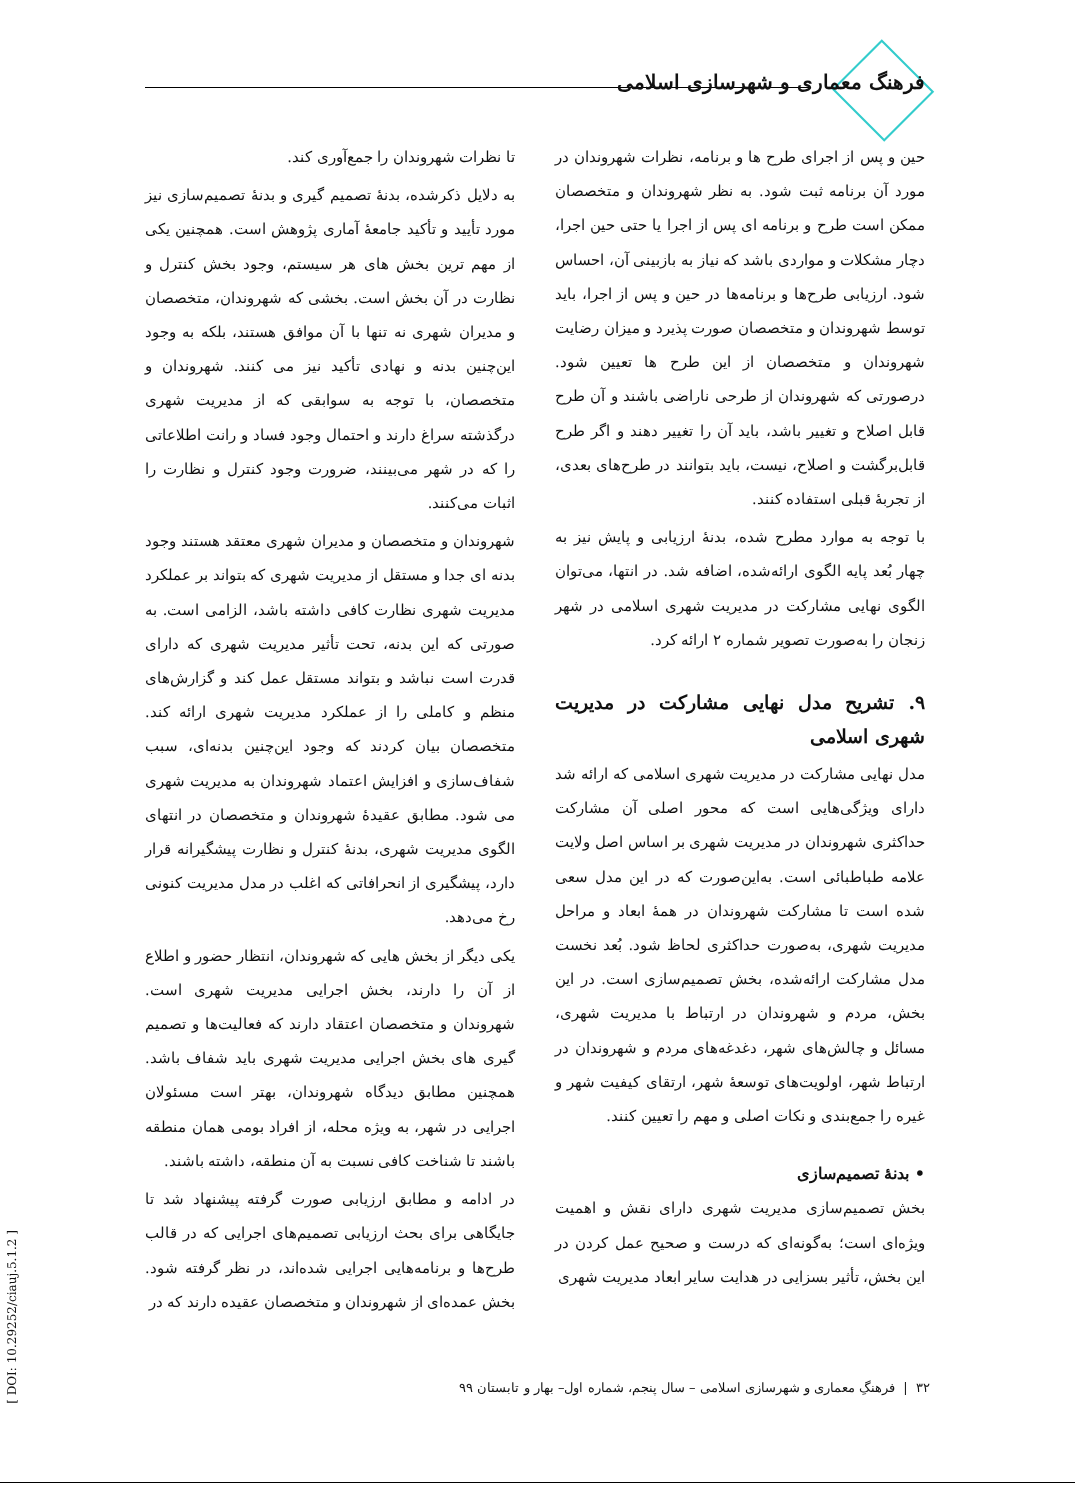فرهنگ معماری و شهرسازی اسلامی
تا نظرات شهروندان را جمع‌آوری کند.
به دلایل ذکرشده، بدنهٔ تصمیم گیری و بدنهٔ تصمیم‌سازی نیز مورد تأیید و تأکید جامعهٔ آماری پژوهش است. همچنین یکی از مهم ترین بخش های هر سیستم، وجود بخش کنترل و نظارت در آن بخش است. بخشی که شهروندان، متخصصان و مدیران شهری نه تنها با آن موافق هستند، بلکه به وجود این‌چنین بدنه و نهادی تأکید نیز می کنند. شهروندان و متخصصان، با توجه به سوابقی که از مدیریت شهری درگذشته سراغ دارند و احتمال وجود فساد و رانت اطلاعاتی را که در شهر می‌بینند، ضرورت وجود کنترل و نظارت را اثبات می‌کنند.
شهروندان و متخصصان و مدیران شهری معتقد هستند وجود بدنه ای جدا و مستقل از مدیریت شهری که بتواند بر عملکرد مدیریت شهری نظارت کافی داشته باشد، الزامی است. به صورتی که این بدنه، تحت تأثیر مدیریت شهری که دارای قدرت است نباشد و بتواند مستقل عمل کند و گزارش‌های منظم و کاملی را از عملکرد مدیریت شهری ارائه کند. متخصصان بیان کردند که وجود این‌چنین بدنه‌ای، سبب شفاف‌سازی و افزایش اعتماد شهروندان به مدیریت شهری می شود. مطابق عقیدهٔ شهروندان و متخصصان در انتهای الگوی مدیریت شهری، بدنهٔ کنترل و نظارت پیشگیرانه قرار دارد، پیشگیری از انحرافاتی که اغلب در مدل مدیریت کنونی رخ می‌دهد.
یکی دیگر از بخش هایی که شهروندان، انتظار حضور و اطلاع از آن را دارند، بخش اجرایی مدیریت شهری است. شهروندان و متخصصان اعتقاد دارند که فعالیت‌ها و تصمیم گیری های بخش اجرایی مدیریت شهری باید شفاف باشد. همچنین مطابق دیدگاه شهروندان، بهتر است مسئولان اجرایی در شهر، به ویژه محله، از افراد بومی همان منطقه باشند تا شناخت کافی نسبت به آن منطقه، داشته باشند.
در ادامه و مطابق ارزیابی صورت گرفته پیشنهاد شد تا جایگاهی برای بحث ارزیابی تصمیم‌های اجرایی که در قالب طرح‌ها و برنامه‌هایی اجرایی شده‌اند، در نظر گرفته شود. بخش عمده‌ای از شهروندان و متخصصان عقیده دارند که در
حین و پس از اجرای طرح ها و برنامه، نظرات شهروندان در مورد آن برنامه ثبت شود. به نظر شهروندان و متخصصان ممکن است طرح و برنامه ای پس از اجرا یا حتی حین اجرا، دچار مشکلات و مواردی باشد که نیاز به بازبینی آن، احساس شود. ارزیابی طرح‌ها و برنامه‌ها در حین و پس از اجرا، باید توسط شهروندان و متخصصان صورت پذیرد و میزان رضایت شهروندان و متخصصان از این طرح ها تعیین شود. درصورتی که شهروندان از طرحی ناراضی باشند و آن طرح قابل اصلاح و تغییر باشد، باید آن را تغییر دهند و اگر طرح قابل‌برگشت و اصلاح، نیست، باید بتوانند در طرح‌های بعدی، از تجربهٔ قبلی استفاده کنند.
با توجه به موارد مطرح شده، بدنهٔ ارزیابی و پایش نیز به چهار بُعد پایه الگوی ارائه‌شده، اضافه شد. در انتها، می‌توان الگوی نهایی مشارکت در مدیریت شهری اسلامی در شهر زنجان را به‌صورت تصویر شماره ۲ ارائه کرد.
۹. تشریح مدل نهایی مشارکت در مدیریت شهری اسلامی
مدل نهایی مشارکت در مدیریت شهری اسلامی که ارائه شد دارای ویژگی‌هایی است که محور اصلی آن مشارکت حداکثری شهروندان در مدیریت شهری بر اساس اصل ولایت علامه طباطبائی است. به‌این‌صورت که در این مدل سعی شده است تا مشارکت شهروندان در همهٔ ابعاد و مراحل مدیریت شهری، به‌صورت حداکثری لحاظ شود. بُعد نخست مدل مشارکت ارائه‌شده، بخش تصمیم‌سازی است. در این بخش، مردم و شهروندان در ارتباط با مدیریت شهری، مسائل و چالش‌های شهر، دغدغه‌های مردم و شهروندان در ارتباط شهر، اولویت‌های توسعهٔ شهر، ارتقای کیفیت شهر و غیره را جمع‌بندی و نکات اصلی و مهم را تعیین کنند.
• بدنهٔ تصمیم‌سازی
بخش تصمیم‌سازی مدیریت شهری دارای نقش و اهمیت ویژه‌ای است؛ به‌گونه‌ای که درست و صحیح عمل کردن در این بخش، تأثیر بسزایی در هدایت سایر ابعاد مدیریت شهری
۳۲ | فرهنگِ معماری و شهرسازی اسلامی – سال پنجم، شماره اول– بهار و تابستان ۹۹
[ DOI: 10.29252/ciauj.5.1.2 ]